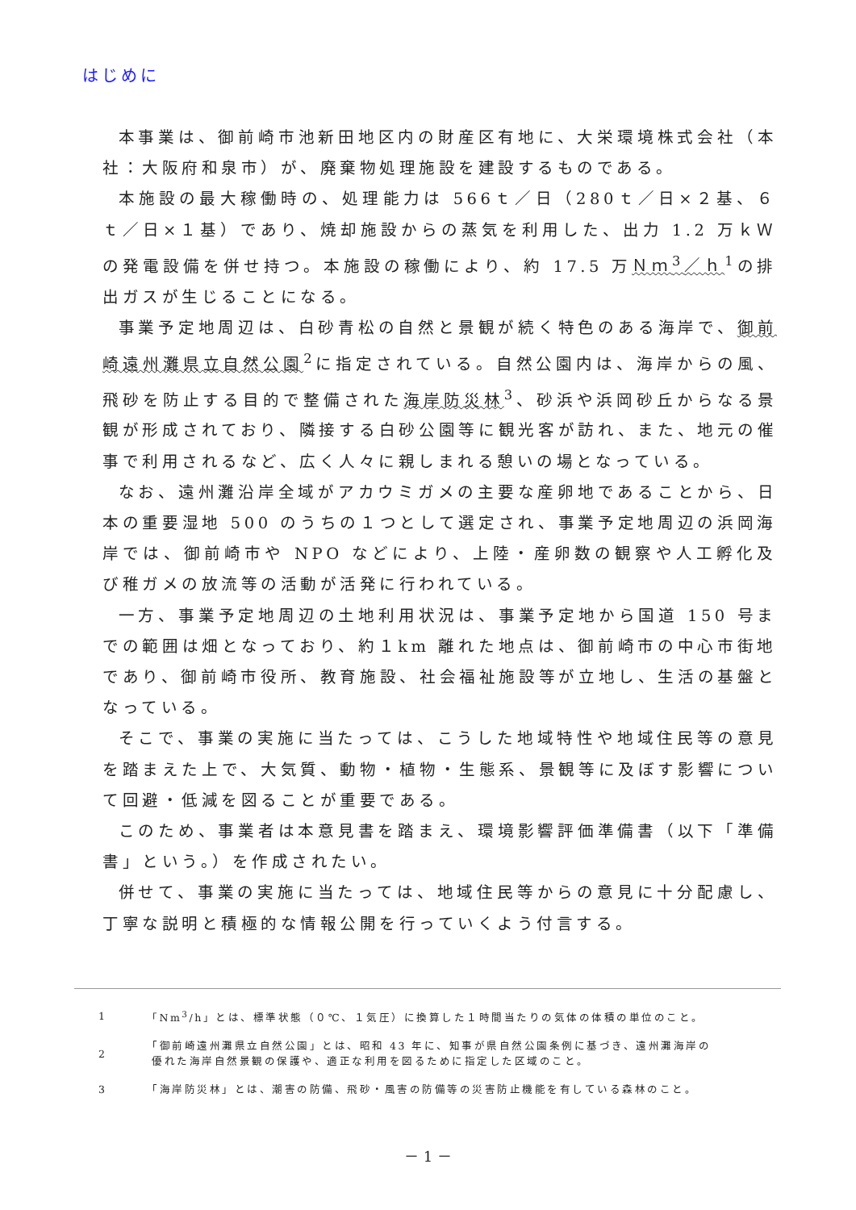はじめに
本事業は、御前崎市池新田地区内の財産区有地に、大栄環境株式会社（本社：大阪府和泉市）が、廃棄物処理施設を建設するものである。
本施設の最大稼働時の、処理能力は 566ｔ／日（280ｔ／日×２基、６ｔ／日×１基）であり、焼却施設からの蒸気を利用した、出力 1.2 万ｋＷの発電設備を併せ持つ。本施設の稼働により、約 17.5 万Ｎｍ<sup>3</sup>／ｈ<sup>1</sup>の排出ガスが生じることになる。
事業予定地周辺は、白砂青松の自然と景観が続く特色のある海岸で、御前崎遠州灘県立自然公園<sup>2</sup>に指定されている。自然公園内は、海岸からの風、飛砂を防止する目的で整備された海岸防災林<sup>3</sup>、砂浜や浜岡砂丘からなる景観が形成されており、隣接する白砂公園等に観光客が訪れ、また、地元の催事で利用されるなど、広く人々に親しまれる憩いの場となっている。
なお、遠州灘沿岸全域がアカウミガメの主要な産卵地であることから、日本の重要湿地 500 のうちの１つとして選定され、事業予定地周辺の浜岡海岸では、御前崎市や NPO などにより、上陸・産卵数の観察や人工孵化及び稚ガメの放流等の活動が活発に行われている。
一方、事業予定地周辺の土地利用状況は、事業予定地から国道 150 号までの範囲は畑となっており、約１km 離れた地点は、御前崎市の中心市街地であり、御前崎市役所、教育施設、社会福祉施設等が立地し、生活の基盤となっている。
そこで、事業の実施に当たっては、こうした地域特性や地域住民等の意見を踏まえた上で、大気質、動物・植物・生態系、景観等に及ぼす影響について回避・低減を図ることが重要である。
このため、事業者は本意見書を踏まえ、環境影響評価準備書（以下「準備書」という。）を作成されたい。
併せて、事業の実施に当たっては、地域住民等からの意見に十分配慮し、丁寧な説明と積極的な情報公開を行っていくよう付言する。
| 1 | 「Nm<sup>3</sup>/h」とは、標準状態（０℃、１気圧）に換算した１時間当たりの気体の体積の単位のこと。 |
| 2 | 「御前崎遠州灘県立自然公園」とは、昭和 43 年に、知事が県自然公園条例に基づき、遠州灘海岸の 優れた海岸自然景観の保護や、適正な利用を図るために指定した区域のこと。 |
| 3 | 「海岸防災林」とは、潮害の防備、飛砂・風害の防備等の災害防止機能を有している森林のこと。 |
－ 1 －